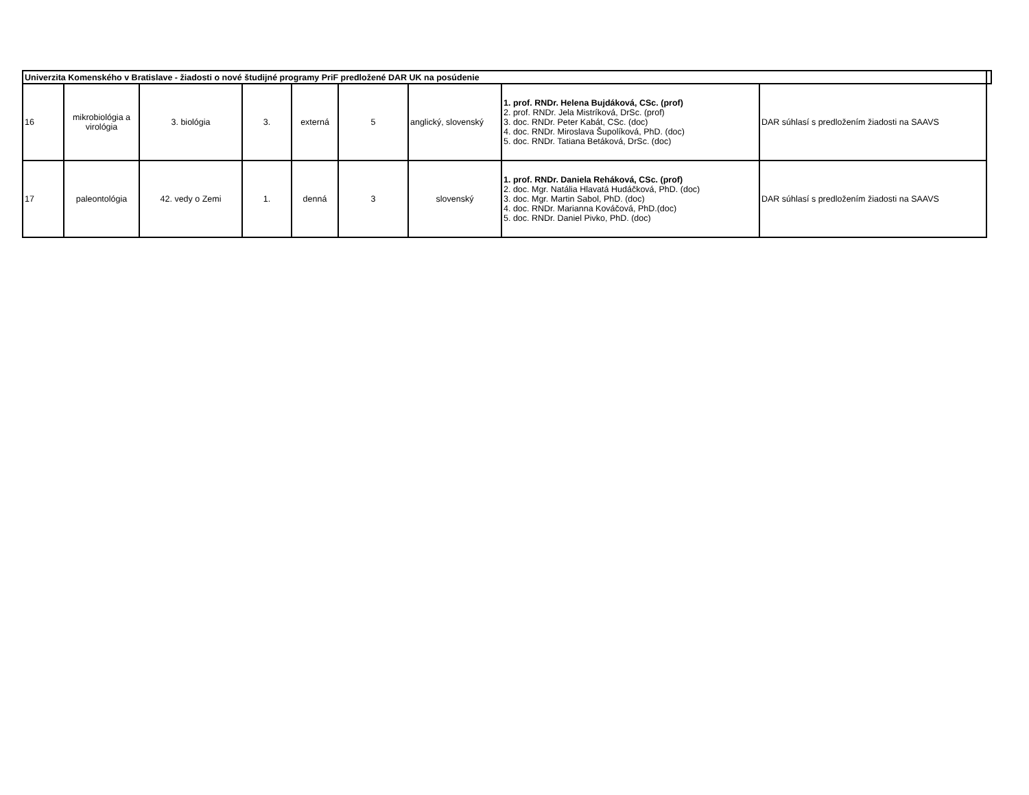| Univerzita Komenského v Bratislave - žiadosti o nové študijné programy PriF predložené DAR UK na posúdenie | | | | | | | | | |
| --- | --- | --- | --- | --- | --- | --- | --- | --- | --- |
| 16 | mikrobiológia a virológia | 3. biológia | 3. | externá | 5 | anglický, slovenský | 1. prof. RNDr. Helena Bujdáková, CSc. (prof) 2. prof. RNDr. Jela Mistríková, DrSc. (prof) 3. doc. RNDr. Peter Kabát, CSc. (doc) 4. doc. RNDr. Miroslava Šupolíková, PhD. (doc) 5. doc. RNDr. Tatiana Betáková, DrSc. (doc) | DAR súhlasí s predložením žiadosti na SAAVS | |
| 17 | paleontológia | 42. vedy o Zemi | 1. | denná | 3 | slovenský | 1. prof. RNDr. Daniela Reháková, CSc. (prof) 2. doc. Mgr. Natália Hlavatá Hudáčková, PhD. (doc) 3. doc. Mgr. Martin Sabol, PhD. (doc) 4. doc. RNDr. Marianna Kováčová, PhD.(doc) 5. doc. RNDr. Daniel Pivko, PhD. (doc) | DAR súhlasí s predložením žiadosti na SAAVS | |